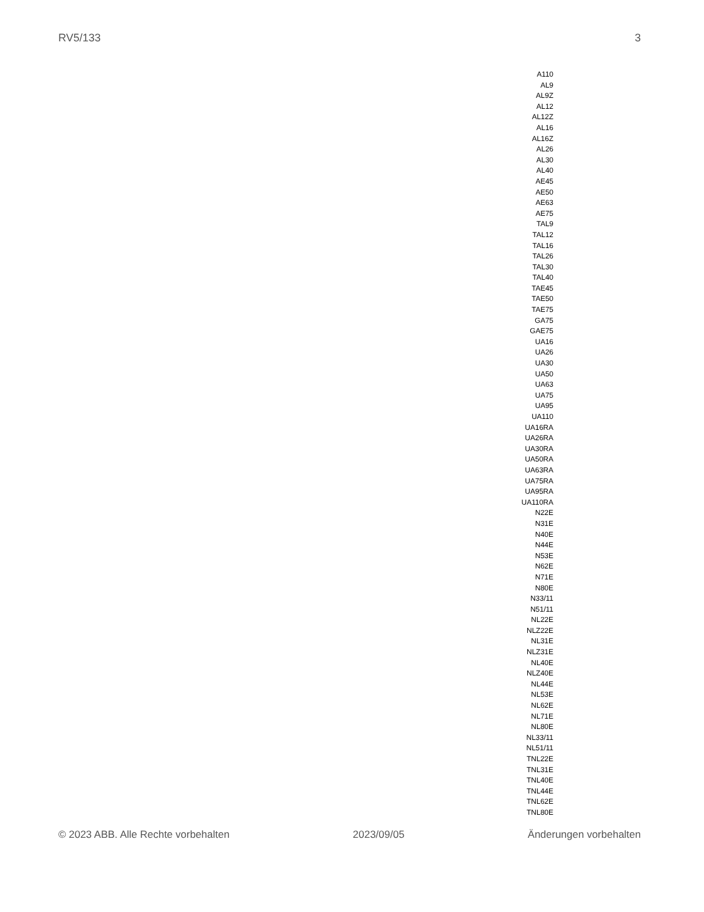RV5/133 3
A110
AL9
AL9Z
AL12
AL12Z
AL16
AL16Z
AL26
AL30
AL40
AE45
AE50
AE63
AE75
TAL9
TAL12
TAL16
TAL26
TAL30
TAL40
TAE45
TAE50
TAE75
GA75
GAE75
UA16
UA26
UA30
UA50
UA63
UA75
UA95
UA110
UA16RA
UA26RA
UA30RA
UA50RA
UA63RA
UA75RA
UA95RA
UA110RA
N22E
N31E
N40E
N44E
N53E
N62E
N71E
N80E
N33/11
N51/11
NL22E
NLZ22E
NL31E
NLZ31E
NL40E
NLZ40E
NL44E
NL53E
NL62E
NL71E
NL80E
NL33/11
NL51/11
TNL22E
TNL31E
TNL40E
TNL44E
TNL62E
TNL80E
© 2023 ABB. Alle Rechte vorbehalten 2023/09/05 Änderungen vorbehalten